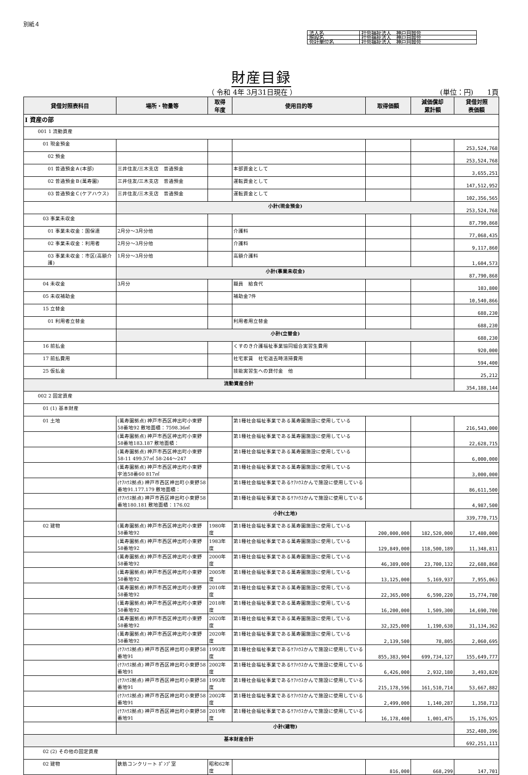別紙４
| 法人名 | 社会福祉法人 神戸自興会 |
| 施設名 | 社会福祉法人 神戸自興会 |
| 会計単位名 | 社会福祉法人 神戸自興会 |
財産目録
（ 令和 4年 3月31日現在 ） (単位：円)　　1頁
| 貸借対照表科目 | 場所・物量等 | 取得 年度 | 使用目的等 | 取得価額 | 減価償却 累計額 | 貸借対照 表価額 |
| --- | --- | --- | --- | --- | --- | --- |
| Ⅰ 資産の部 | | | | | | |
| 001 1 流動資産 | | | | | | |
| 01 現金預金 | | | | | | 253,524,768 |
| 02 預金 | | | | | | 253,524,768 |
| 01 普通預金Ａ(本部) | 三井住友/三木支店 普通預金 | | 本部資金として | | | 3,655,251 |
| 02 普通預金Ｂ(萬寿園) | 三井住友/三木支店 普通預金 | | 運転資金として | | | 147,512,952 |
| 03 普通預金Ｃ(ケアハウス) | 三井住友/三木支店 普通預金 | | 運転資金として | | | 102,356,565 |
| | 小計(現金預金) | | | | | 253,524,768 |
| 03 事業未収金 | | | | | | 87,790,868 |
| 01 事業未収金：国保連 | 2月分～3月分他 | | 介護料 | | | 77,068,435 |
| 02 事業未収金：利用者 | 2月分～3月分他 | | 介護料 | | | 9,117,860 |
| 03 事業未収金：市区(高額介護) | 1月分～3月分他 | | 高額介護料 | | | 1,604,573 |
| | 小計(事業未収金) | | | | | 87,790,868 |
| 04 未収金 | 3月分 | | 職員 給食代 | | | 103,800 |
| 05 未収補助金 | | | 補助金7件 | | | 10,540,866 |
| 15 立替金 | | | | | | 688,230 |
| 01 利用者立替金 | | | 利用者用立替金 | | | 688,230 |
| | 小計(立替金) | | | | | 688,230 |
| 16 前払金 | | | くすのき介護福祉事業協同組合実習生費用 | | | 920,000 |
| 17 前払費用 | | | 社宅家賃 社宅退去時清掃費用 | | | 594,400 |
| 25 仮払金 | | | 技能実習生への貸付金 他 | | | 25,212 |
| 流動資産合計 | | | | | | 354,188,144 |
| 002 2 固定資産 | | | | | | |
| 01 (1) 基本財産 | | | | | | |
| 01 土地 | (萬寿園拠点) 神戸市西区神出町小東野58番地92 敷地面積：7598.36㎡ | | 第1種社会福祉事業である萬寿園施設に使用している | | | 216,543,000 |
| | (萬寿園拠点) 神戸市西区神出町小東野58番地183.187 敷地面積： | | 第1種社会福祉事業である萬寿園施設に使用している | | | 22,628,715 |
| | (萬寿園拠点) 神戸市西区神出町小東野58-11 499.57㎡ 58-244～247 | | 第1種社会福祉事業である萬寿園施設に使用している | | | 6,000,000 |
| | (萬寿園拠点) 神戸市西区神出町小東野字池58番60 817㎡ | | 第1種社会福祉事業である萬寿園施設に使用している | | | 3,000,000 |
| | (ｹｱﾊｳｽ拠点) 神戸市西区神出町小東野58番地91.177.179 敷地面積： | | 第1種社会福祉事業であるｹｱﾊｳｽかんで施設に使用している | | | 86,611,500 |
| | (ｹｱﾊｳｽ拠点) 神戸市西区神出町小東野58番地180.181 敷地面積：176.02 | | 第1種社会福祉事業であるｹｱﾊｳｽかんで施設に使用している | | | 4,987,500 |
| | 小計(土地) | | | | | 339,770,715 |
| 02 建物 | (萬寿園拠点) 神戸市西区神出町小東野58番地92 | 1980年度 | 第1種社会福祉事業である萬寿園施設に使用している | 200,000,000 | 182,520,000 | 17,480,000 |
| | (萬寿園拠点) 神戸市西区神出町小東野58番地92 | 1983年度 | 第1種社会福祉事業である萬寿園施設に使用している | 129,849,000 | 118,500,189 | 11,348,811 |
| | (萬寿園拠点) 神戸市西区神出町小東野58番地92 | 2000年度 | 第1種社会福祉事業である萬寿園施設に使用している | 46,389,000 | 23,700,132 | 22,688,868 |
| | (萬寿園拠点) 神戸市西区神出町小東野58番地92 | 2005年度 | 第1種社会福祉事業である萬寿園施設に使用している | 13,125,000 | 5,169,937 | 7,955,063 |
| | (萬寿園拠点) 神戸市西区神出町小東野58番地92 | 2010年度 | 第1種社会福祉事業である萬寿園施設に使用している | 22,365,000 | 6,590,220 | 15,774,780 |
| | (萬寿園拠点) 神戸市西区神出町小東野58番地92 | 2018年度 | 第1種社会福祉事業である萬寿園施設に使用している | 16,200,000 | 1,509,300 | 14,690,700 |
| | (萬寿園拠点) 神戸市西区神出町小東野58番地92 | 2020年度 | 第1種社会福祉事業である萬寿園施設に使用している | 32,325,000 | 1,190,638 | 31,134,362 |
| | (萬寿園拠点) 神戸市西区神出町小東野58番地92 | 2020年度 | 第1種社会福祉事業である萬寿園施設に使用している | 2,139,500 | 78,805 | 2,060,695 |
| | (ｹｱﾊｳｽ拠点) 神戸市西区神出町小東野58番地91 | 1993年度 | 第1種社会福祉事業であるｹｱﾊｳｽかんで施設に使用している | 855,383,904 | 699,734,127 | 155,649,777 |
| | (ｹｱﾊｳｽ拠点) 神戸市西区神出町小東野58番地91 | 2002年度 | 第1種社会福祉事業であるｹｱﾊｳｽかんで施設に使用している | 6,426,000 | 2,932,180 | 3,493,820 |
| | (ｹｱﾊｳｽ拠点) 神戸市西区神出町小東野58番地91 | 1993年度 | 第1種社会福祉事業であるｹｱﾊｳｽかんで施設に使用している | 215,178,596 | 161,510,714 | 53,667,882 |
| | (ｹｱﾊｳｽ拠点) 神戸市西区神出町小東野58番地91 | 2002年度 | 第1種社会福祉事業であるｹｱﾊｳｽかんで施設に使用している | 2,499,000 | 1,140,287 | 1,358,713 |
| | (ｹｱﾊｳｽ拠点) 神戸市西区神出町小東野58番地91 | 2019年度 | 第1種社会福祉事業であるｹｱﾊｳｽかんで施設に使用している | 16,178,400 | 1,001,475 | 15,176,925 |
| | 小計(建物) | | | | | 352,480,396 |
| 基本財産合計 | | | | | | 692,251,111 |
| 02 (2) その他の固定資産 | | | | | | |
| 02 建物 | 鉄筋コンクリート ﾎﾟﾝﾌﾟ室 | 昭和62年度 | | 816,000 | 668,299 | 147,701 |